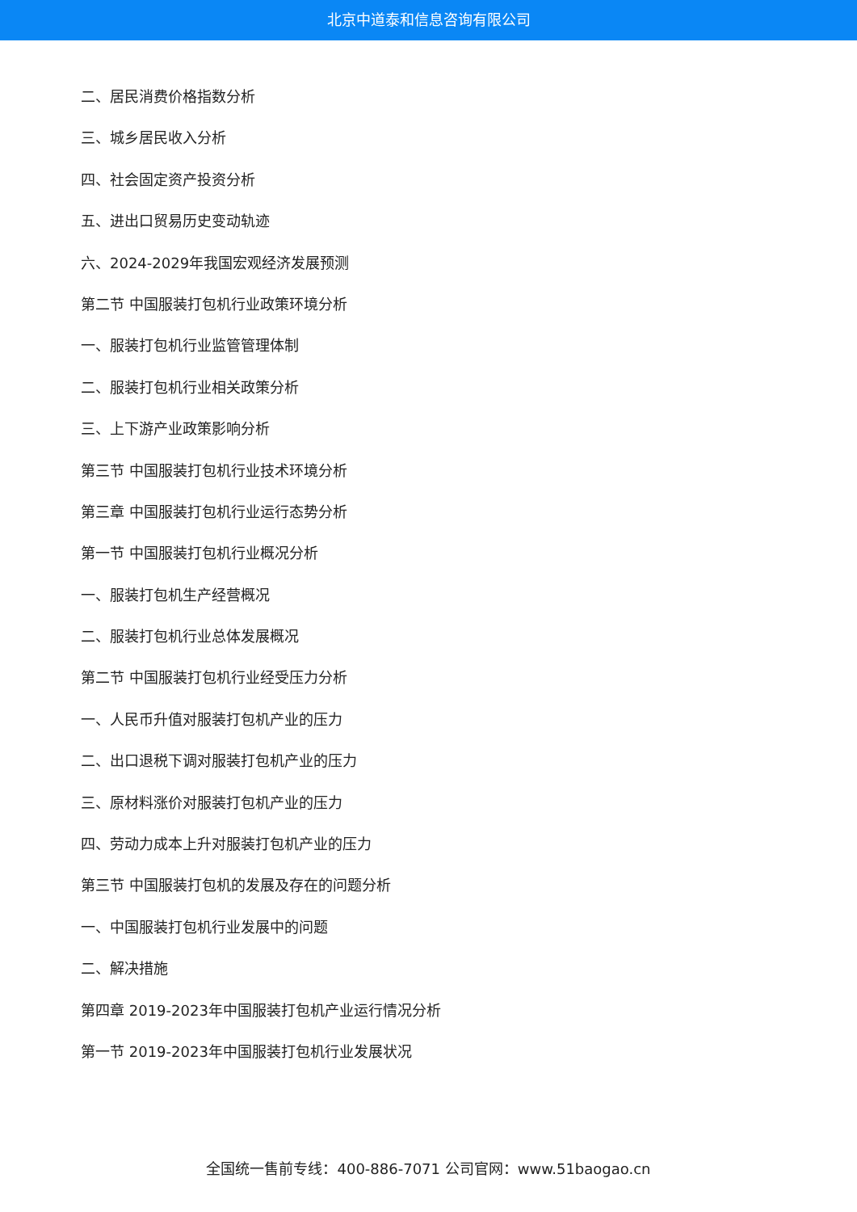北京中道泰和信息咨询有限公司
二、居民消费价格指数分析
三、城乡居民收入分析
四、社会固定资产投资分析
五、进出口贸易历史变动轨迹
六、2024-2029年我国宏观经济发展预测
第二节 中国服装打包机行业政策环境分析
一、服装打包机行业监管管理体制
二、服装打包机行业相关政策分析
三、上下游产业政策影响分析
第三节 中国服装打包机行业技术环境分析
第三章 中国服装打包机行业运行态势分析
第一节 中国服装打包机行业概况分析
一、服装打包机生产经营概况
二、服装打包机行业总体发展概况
第二节 中国服装打包机行业经受压力分析
一、人民币升值对服装打包机产业的压力
二、出口退税下调对服装打包机产业的压力
三、原材料涨价对服装打包机产业的压力
四、劳动力成本上升对服装打包机产业的压力
第三节 中国服装打包机的发展及存在的问题分析
一、中国服装打包机行业发展中的问题
二、解决措施
第四章 2019-2023年中国服装打包机产业运行情况分析
第一节 2019-2023年中国服装打包机行业发展状况
全国统一售前专线：400-886-7071 公司官网：www.51baogao.cn